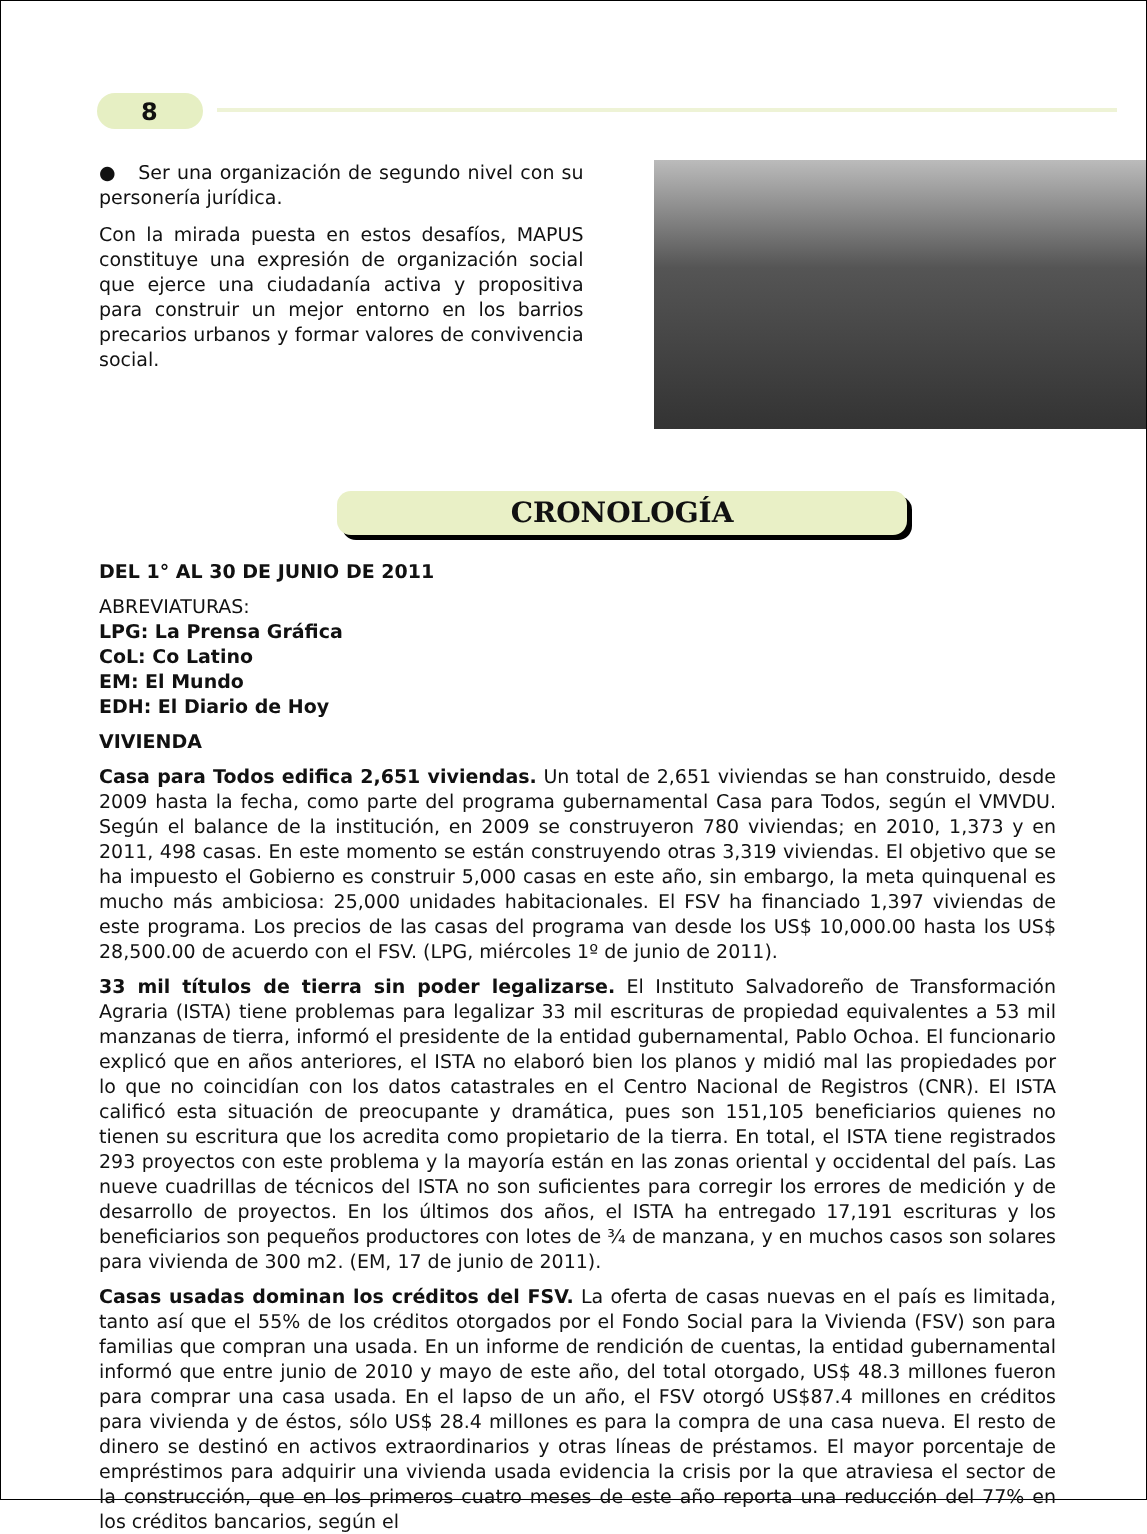8
● Ser una organización de segundo nivel con su personería jurídica.
Con la mirada puesta en estos desafíos, MAPUS constituye una expresión de organización social que ejerce una ciudadanía activa y propositiva para construir un mejor entorno en los barrios precarios urbanos y formar valores de convivencia social.
CRONOLOGÍA
DEL 1° AL 30 DE JUNIO DE 2011
ABREVIATURAS:
LPG: La Prensa Gráfica
CoL: Co Latino
EM: El Mundo
EDH: El Diario de Hoy
VIVIENDA
Casa para Todos edifica 2,651 viviendas. Un total de 2,651 viviendas se han construido, desde 2009 hasta la fecha, como parte del programa gubernamental Casa para Todos, según el VMVDU. Según el balance de la institución, en 2009 se construyeron 780 viviendas; en 2010, 1,373 y en 2011, 498 casas. En este momento se están construyendo otras 3,319 viviendas. El objetivo que se ha impuesto el Gobierno es construir 5,000 casas en este año, sin embargo, la meta quinquenal es mucho más ambiciosa: 25,000 unidades habitacionales. El FSV ha financiado 1,397 viviendas de este programa. Los precios de las casas del programa van desde los US$ 10,000.00 hasta los US$ 28,500.00 de acuerdo con el FSV. (LPG, miércoles 1º de junio de 2011).
33 mil títulos de tierra sin poder legalizarse. El Instituto Salvadoreño de Transformación Agraria (ISTA) tiene problemas para legalizar 33 mil escrituras de propiedad equivalentes a 53 mil manzanas de tierra, informó el presidente de la entidad gubernamental, Pablo Ochoa. El funcionario explicó que en años anteriores, el ISTA no elaboró bien los planos y midió mal las propiedades por lo que no coincidían con los datos catastrales en el Centro Nacional de Registros (CNR). El ISTA calificó esta situación de preocupante y dramática, pues son 151,105 beneficiarios quienes no tienen su escritura que los acredita como propietario de la tierra. En total, el ISTA tiene registrados 293 proyectos con este problema y la mayoría están en las zonas oriental y occidental del país. Las nueve cuadrillas de técnicos del ISTA no son suficientes para corregir los errores de medición y de desarrollo de proyectos. En los últimos dos años, el ISTA ha entregado 17,191 escrituras y los beneficiarios son pequeños productores con lotes de ¾ de manzana, y en muchos casos son solares para vivienda de 300 m2. (EM, 17 de junio de 2011).
Casas usadas dominan los créditos del FSV. La oferta de casas nuevas en el país es limitada, tanto así que el 55% de los créditos otorgados por el Fondo Social para la Vivienda (FSV) son para familias que compran una usada. En un informe de rendición de cuentas, la entidad gubernamental informó que entre junio de 2010 y mayo de este año, del total otorgado, US$ 48.3 millones fueron para comprar una casa usada. En el lapso de un año, el FSV otorgó US$87.4 millones en créditos para vivienda y de éstos, sólo US$ 28.4 millones es para la compra de una casa nueva. El resto de dinero se destinó en activos extraordinarios y otras líneas de préstamos. El mayor porcentaje de empréstimos para adquirir una vivienda usada evidencia la crisis por la que atraviesa el sector de la construcción, que en los primeros cuatro meses de este año reporta una reducción del 77% en los créditos bancarios, según el